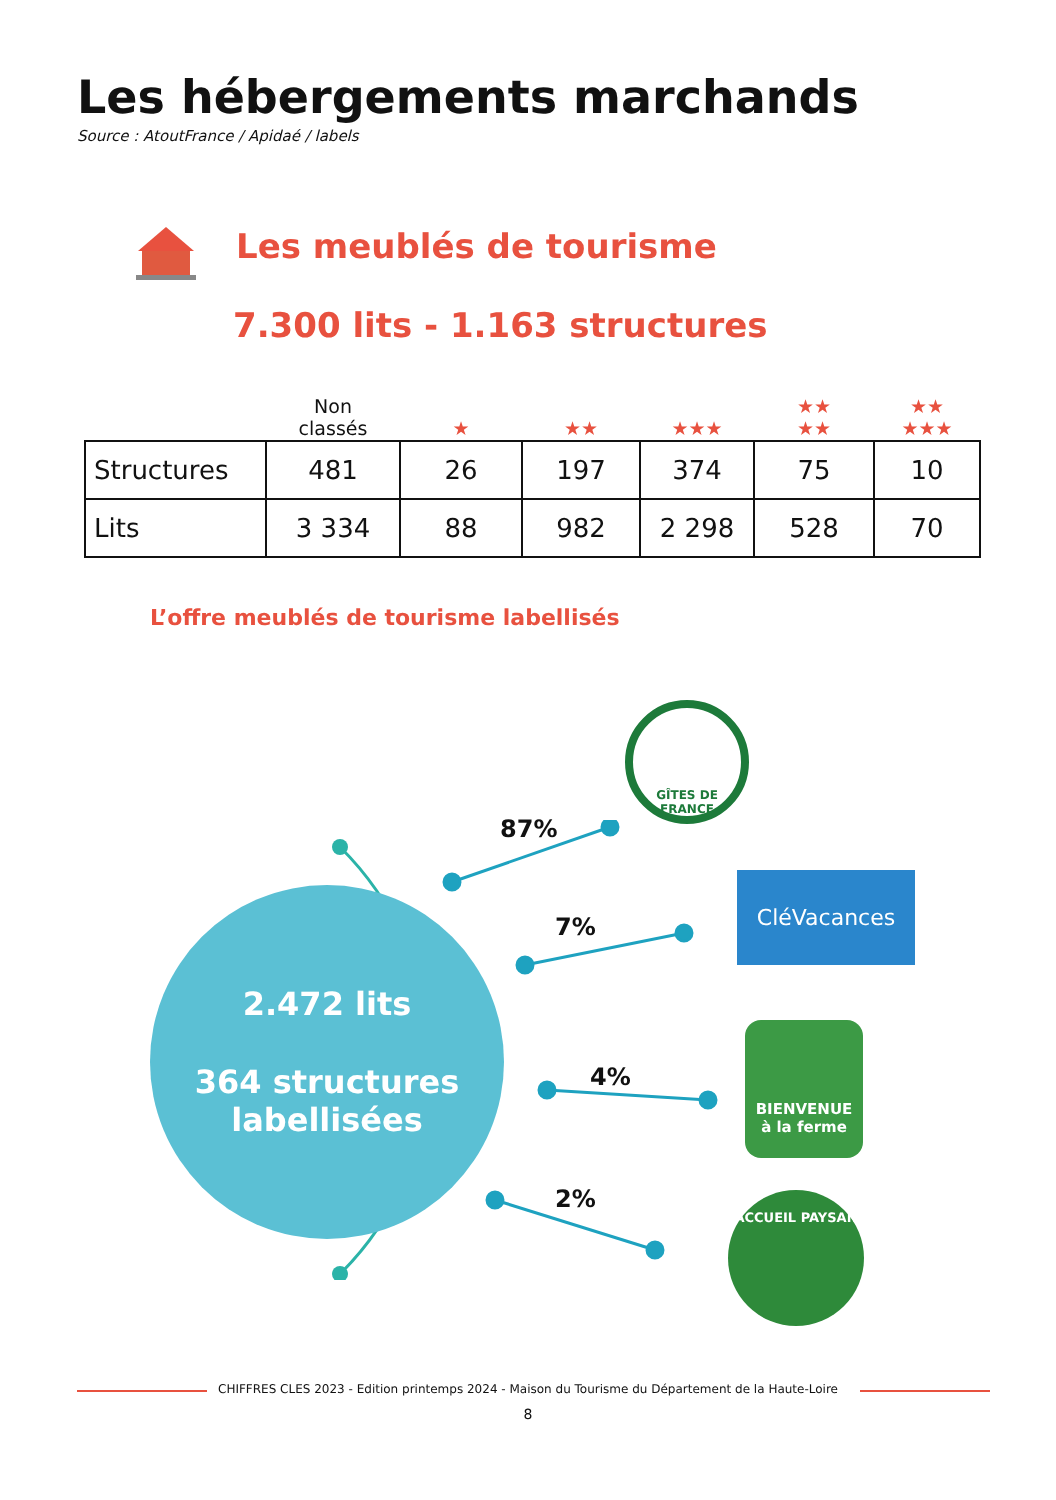Les hébergements marchands
Source : AtoutFrance / Apidaé / labels
Les meublés de tourisme
7.300 lits - 1.163 structures
| | Non classés | ★ | ★★ | ★★★ | ★★ ★★ | ★★ ★★★ |
| --- | --- | --- | --- | --- | --- | --- |
| Structures | 481 | 26 | 197 | 374 | 75 | 10 |
| Lits | 3 334 | 88 | 982 | 2 298 | 528 | 70 |
L’offre meublés de tourisme labellisés
2.472 lits
364 structures
labellisées
87%
7%
4%
2%
GÎTES DE FRANCE
CléVacances
BIENVENUE
à la ferme
ACCUEIL PAYSAN
CHIFFRES CLES 2023 - Edition printemps 2024 - Maison du Tourisme du Département de la Haute-Loire
8